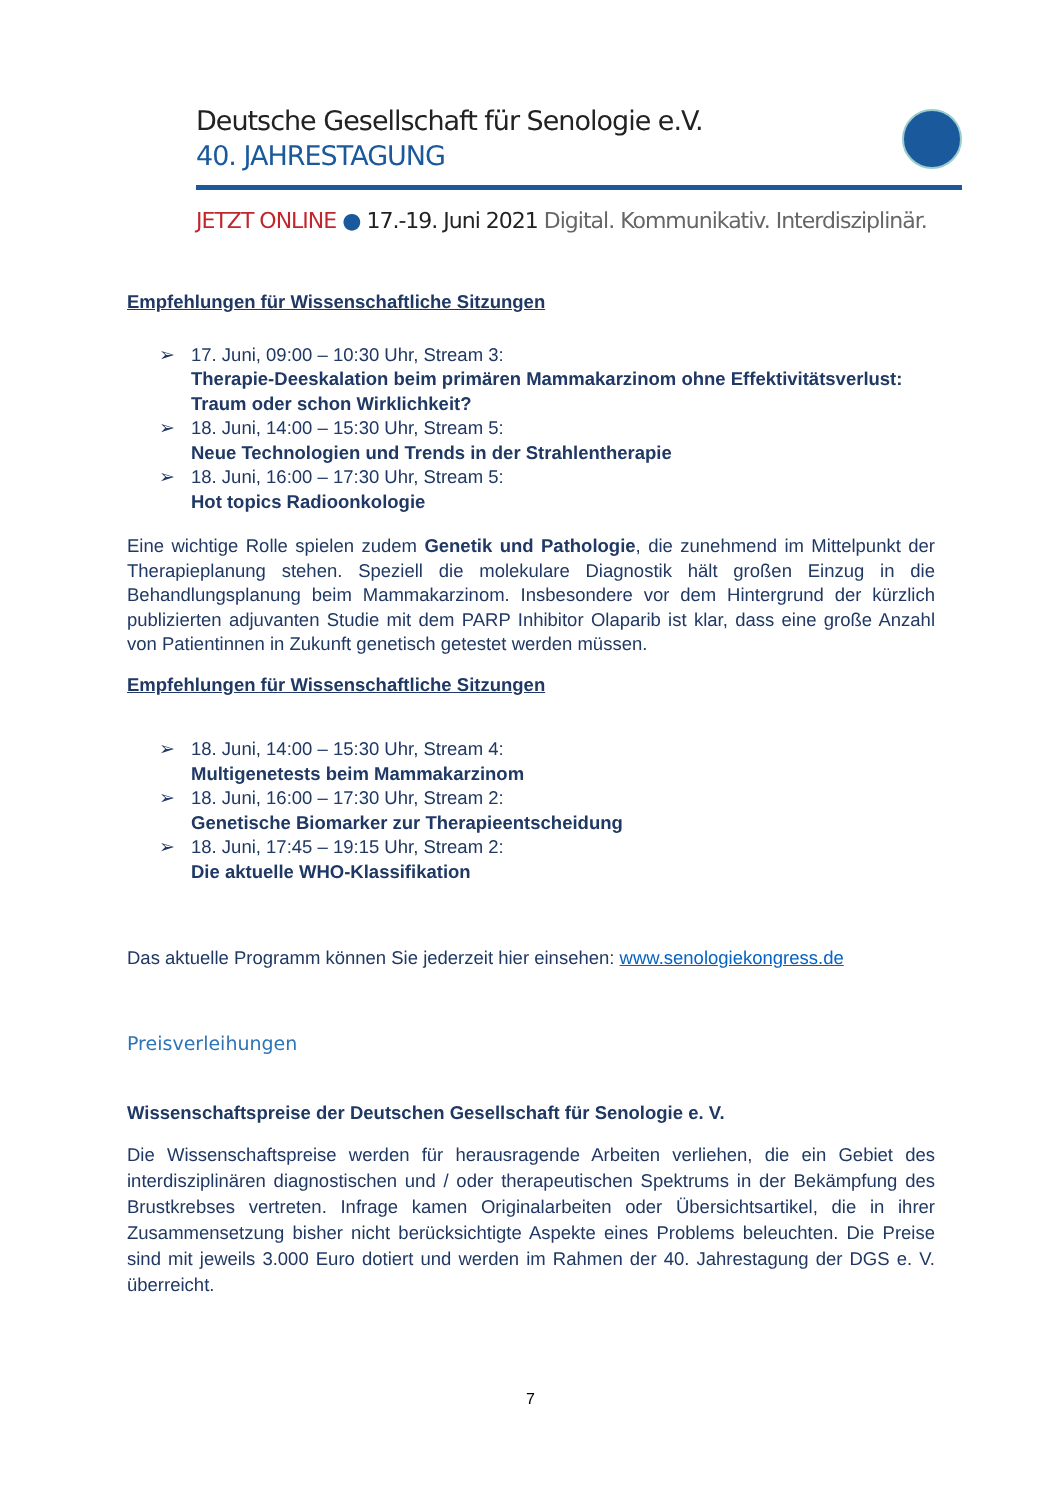Deutsche Gesellschaft für Senologie e.V.
40. JAHRESTAGUNG
JETZT ONLINE ● 17.-19. Juni 2021 Digital. Kommunikativ. Interdisziplinär.
Empfehlungen für Wissenschaftliche Sitzungen
➢ 17. Juni, 09:00 – 10:30 Uhr, Stream 3:
Therapie-Deeskalation beim primären Mammakarzinom ohne Effektivitätsverlust: Traum oder schon Wirklichkeit?
➢ 18. Juni, 14:00 – 15:30 Uhr, Stream 5:
Neue Technologien und Trends in der Strahlentherapie
➢ 18. Juni, 16:00 – 17:30 Uhr, Stream 5:
Hot topics Radioonkologie
Eine wichtige Rolle spielen zudem Genetik und Pathologie, die zunehmend im Mittelpunkt der Therapieplanung stehen. Speziell die molekulare Diagnostik hält großen Einzug in die Behandlungsplanung beim Mammakarzinom. Insbesondere vor dem Hintergrund der kürzlich publizierten adjuvanten Studie mit dem PARP Inhibitor Olaparib ist klar, dass eine große Anzahl von Patientinnen in Zukunft genetisch getestet werden müssen.
Empfehlungen für Wissenschaftliche Sitzungen
➢ 18. Juni, 14:00 – 15:30 Uhr, Stream 4:
Multigenetests beim Mammakarzinom
➢ 18. Juni, 16:00 – 17:30 Uhr, Stream 2:
Genetische Biomarker zur Therapieentscheidung
➢ 18. Juni, 17:45 – 19:15 Uhr, Stream 2:
Die aktuelle WHO-Klassifikation
Das aktuelle Programm können Sie jederzeit hier einsehen: www.senologiekongress.de
Preisverleihungen
Wissenschaftspreise der Deutschen Gesellschaft für Senologie e. V.
Die Wissenschaftspreise werden für herausragende Arbeiten verliehen, die ein Gebiet des interdisziplinären diagnostischen und / oder therapeutischen Spektrums in der Bekämpfung des Brustkrebses vertreten. Infrage kamen Originalarbeiten oder Übersichtsartikel, die in ihrer Zusammensetzung bisher nicht berücksichtigte Aspekte eines Problems beleuchten. Die Preise sind mit jeweils 3.000 Euro dotiert und werden im Rahmen der 40. Jahrestagung der DGS e. V. überreicht.
7